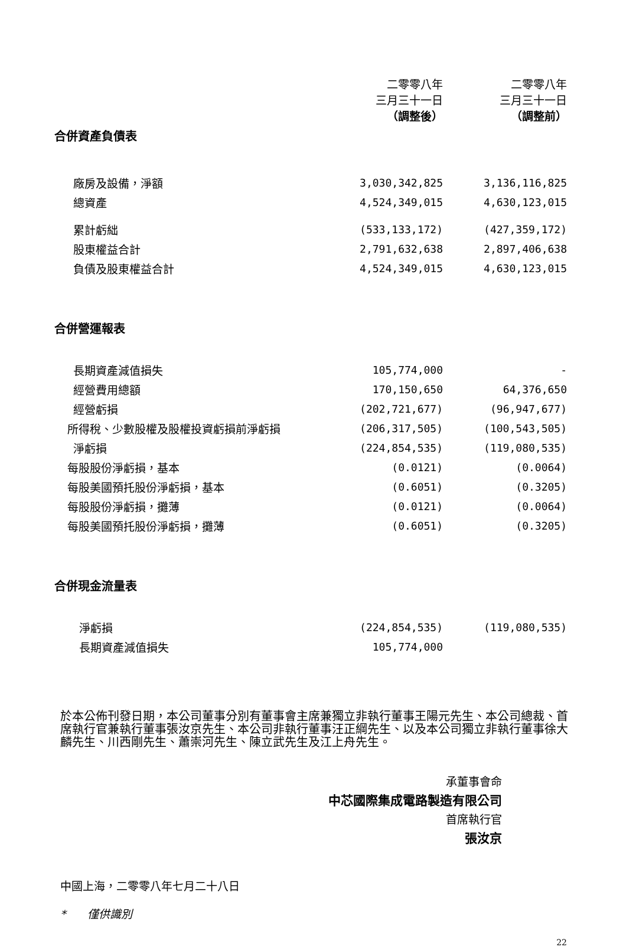| | 二零零八年 三月三十一日 （調整後） | 二零零八年 三月三十一日 （調整前） |
| --- | --- | --- |
| 合併資產負債表 | | |
| 廠房及設備，淨額 | 3,030,342,825 | 3,136,116,825 |
| 總資產 | 4,524,349,015 | 4,630,123,015 |
| 累計虧絀 | (533,133,172) | (427,359,172) |
| 股東權益合計 | 2,791,632,638 | 2,897,406,638 |
| 負債及股東權益合計 | 4,524,349,015 | 4,630,123,015 |
| 合併營運報表 | | |
| 長期資產減值損失 | 105,774,000 | - |
| 經營費用總額 | 170,150,650 | 64,376,650 |
| 經營虧損 | (202,721,677) | (96,947,677) |
| 所得稅、少數股權及股權投資虧損前淨虧損 | (206,317,505) | (100,543,505) |
| 淨虧損 | (224,854,535) | (119,080,535) |
| 每股股份淨虧損，基本 | (0.0121) | (0.0064) |
| 每股美國預托股份淨虧損，基本 | (0.6051) | (0.3205) |
| 每股股份淨虧損，攤薄 | (0.0121) | (0.0064) |
| 每股美國預托股份淨虧損，攤薄 | (0.6051) | (0.3205) |
| 合併現金流量表 | | |
| 淨虧損 | (224,854,535) | (119,080,535) |
| 長期資產減值損失 | 105,774,000 | |
於本公佈刊發日期，本公司董事分別有董事會主席兼獨立非執行董事王陽元先生、本公司總裁、首席執行官兼執行董事張汝京先生、本公司非執行董事汪正綱先生、以及本公司獨立非執行董事徐大麟先生、川西剛先生、蕭崇河先生、陳立武先生及江上舟先生。
承董事會命
中芯國際集成電路製造有限公司
首席執行官
張汝京
中國上海，二零零八年七月二十八日
* 僅供識別
22